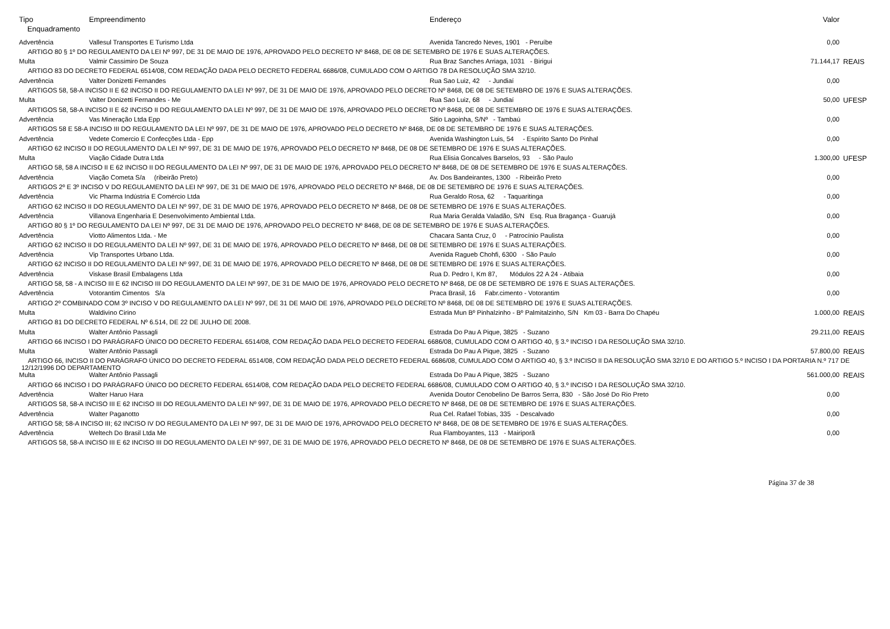| Tipo | Empreendimento | Endereço | Valor | |
| --- | --- | --- | --- | --- |
| Enquadramento | | | | |
| Advertência | Vallesul Transportes E Turismo Ltda | Avenida Tancredo Neves, 1901 - Peruíbe | 0,00 | |
| ARTIGO 80 § 1º DO REGULAMENTO DA LEI Nº 997, DE 31 DE MAIO DE 1976, APROVADO PELO DECRETO Nº 8468, DE 08 DE SETEMBRO DE 1976 E SUAS ALTERAÇÕES. | | | | |
| Multa | Valmir Cassimiro De Souza | Rua Braz Sanches Arriaga, 1031 - Birigui | 71.144,17 | REAIS |
| ARTIGO 83 DO DECRETO FEDERAL 6514/08, COM REDAÇÃO DADA PELO DECRETO FEDERAL 6686/08, CUMULADO COM O ARTIGO 78 DA RESOLUÇÃO SMA 32/10. | | | | |
| Advertência | Valter Donizetti Fernandes | Rua Sao Luiz, 42 - Jundiaí | 0,00 | |
| ARTIGOS 58, 58-A INCISO II E 62 INCISO II DO REGULAMENTO DA LEI Nº 997, DE 31 DE MAIO DE 1976, APROVADO PELO DECRETO Nº 8468, DE 08 DE SETEMBRO DE 1976 E SUAS ALTERAÇÕES. | | | | |
| Multa | Valter Donizetti Fernandes - Me | Rua Sao Luiz, 68 - Jundiaí | 50,00 | UFESP |
| ARTIGOS 58, 58-A INCISO II E 62 INCISO II DO REGULAMENTO DA LEI Nº 997, DE 31 DE MAIO DE 1976, APROVADO PELO DECRETO Nº 8468, DE 08 DE SETEMBRO DE 1976 E SUAS ALTERAÇÕES. | | | | |
| Advertência | Vas Mineração Ltda Epp | Sitio Lagoinha, S/Nº - Tambaú | 0,00 | |
| ARTIGOS 58 E 58-A INCISO III DO REGULAMENTO DA LEI Nº 997, DE 31 DE MAIO DE 1976, APROVADO PELO DECRETO Nº 8468, DE 08 DE SETEMBRO DE 1976 E SUAS ALTERAÇÕES. | | | | |
| Advertência | Vedete Comercio E Confecções Ltda - Epp | Avenida Washington Luis, 54 - Espírito Santo Do Pinhal | 0,00 | |
| ARTIGO 62 INCISO II DO REGULAMENTO DA LEI Nº 997, DE 31 DE MAIO DE 1976, APROVADO PELO DECRETO Nº 8468, DE 08 DE SETEMBRO DE 1976 E SUAS ALTERAÇÕES. | | | | |
| Multa | Viação Cidade Dutra Ltda | Rua Elisia Goncalves Barselos, 93 - São Paulo | 1.300,00 | UFESP |
| ARTIGO 58, 58 A INCISO II E 62 INCISO II DO REGULAMENTO DA LEI Nº 997, DE 31 DE MAIO DE 1976, APROVADO PELO DECRETO Nº 8468, DE 08 DE SETEMBRO DE 1976 E SUAS ALTERAÇÕES. | | | | |
| Advertência | Viação Cometa S/a (ribeirão Preto) | Av. Dos Bandeirantes, 1300 - Ribeirão Preto | 0,00 | |
| ARTIGOS 2º E 3º INCISO V DO REGULAMENTO DA LEI Nº 997, DE 31 DE MAIO DE 1976, APROVADO PELO DECRETO Nº 8468, DE 08 DE SETEMBRO DE 1976 E SUAS ALTERAÇÕES. | | | | |
| Advertência | Vic Pharma Indústria E Comércio Ltda | Rua Geraldo Rosa, 62 - Taquaritinga | 0,00 | |
| ARTIGO 62 INCISO II DO REGULAMENTO DA LEI Nº 997, DE 31 DE MAIO DE 1976, APROVADO PELO DECRETO Nº 8468, DE 08 DE SETEMBRO DE 1976 E SUAS ALTERAÇÕES. | | | | |
| Advertência | Villanova Engenharia E Desenvolvimento Ambiental Ltda. | Rua Maria Geralda Valadão, S/N Esq. Rua Bragança - Guarujá | 0,00 | |
| ARTIGO 80 § 1º DO REGULAMENTO DA LEI Nº 997, DE 31 DE MAIO DE 1976, APROVADO PELO DECRETO Nº 8468, DE 08 DE SETEMBRO DE 1976 E SUAS ALTERAÇÕES. | | | | |
| Advertência | Viotto Alimentos Ltda. - Me | Chacara Santa Cruz, 0 - Patrocínio Paulista | 0,00 | |
| ARTIGO 62 INCISO II DO REGULAMENTO DA LEI Nº 997, DE 31 DE MAIO DE 1976, APROVADO PELO DECRETO Nº 8468, DE 08 DE SETEMBRO DE 1976 E SUAS ALTERAÇÕES. | | | | |
| Advertência | Vip Transportes Urbano Ltda. | Avenida Ragueb Chohfi, 6300 - São Paulo | 0,00 | |
| ARTIGO 62 INCISO II DO REGULAMENTO DA LEI Nº 997, DE 31 DE MAIO DE 1976, APROVADO PELO DECRETO Nº 8468, DE 08 DE SETEMBRO DE 1976 E SUAS ALTERAÇÕES. | | | | |
| Advertência | Viskase Brasil Embalagens Ltda | Rua D. Pedro I, Km 87, Módulos 22 A 24 - Atibaia | 0,00 | |
| ARTIGO 58, 58 - A INCISO III E 62 INCISO III DO REGULAMENTO DA LEI Nº 997, DE 31 DE MAIO DE 1976, APROVADO PELO DECRETO Nº 8468, DE 08 DE SETEMBRO DE 1976 E SUAS ALTERAÇÕES. | | | | |
| Advertência | Votorantim Cimentos S/a | Praca Brasil, 16 Fabr.cimento - Votorantim | 0,00 | |
| ARTIGO 2º COMBINADO COM 3º INCISO V DO REGULAMENTO DA LEI Nº 997, DE 31 DE MAIO DE 1976, APROVADO PELO DECRETO Nº 8468, DE 08 DE SETEMBRO DE 1976 E SUAS ALTERAÇÕES. | | | | |
| Multa | Waldivino Cirino | Estrada Mun Bº Pinhalzinho - Bº Palmitalzinho, S/N Km 03 - Barra Do Chapéu | 1.000,00 | REAIS |
| ARTIGO 81 DO DECRETO FEDERAL Nº 6.514, DE 22 DE JULHO DE 2008. | | | | |
| Multa | Walter Antônio Passagli | Estrada Do Pau A Pique, 3825 - Suzano | 29.211,00 | REAIS |
| ARTIGO 66 INCISO I DO PARÁGRAFO ÚNICO DO DECRETO FEDERAL 6514/08, COM REDAÇÃO DADA PELO DECRETO FEDERAL 6686/08, CUMULADO COM O ARTIGO 40, § 3.º INCISO I DA RESOLUÇÃO SMA 32/10. | | | | |
| Multa | Walter Antônio Passagli | Estrada Do Pau A Pique, 3825 - Suzano | 57.800,00 | REAIS |
| ARTIGO 66, INCISO II DO PARÁGRAFO ÚNICO DO DECRETO FEDERAL 6514/08, COM REDAÇÃO DADA PELO DECRETO FEDERAL 6686/08, CUMULADO COM O ARTIGO 40, § 3.º INCISO II DA RESOLUÇÃO SMA 32/10 E DO ARTIGO 5.º INCISO I DA PORTARIA N.º 717 DE 12/12/1996 DO DEPARTAMENTO | | | | |
| Multa | Walter Antônio Passagli | Estrada Do Pau A Pique, 3825 - Suzano | 561.000,00 | REAIS |
| ARTIGO 66 INCISO I DO PARÁGRAFO ÚNICO DO DECRETO FEDERAL 6514/08, COM REDAÇÃO DADA PELO DECRETO FEDERAL 6686/08, CUMULADO COM O ARTIGO 40, § 3.º INCISO I DA RESOLUÇÃO SMA 32/10. | | | | |
| Advertência | Walter Haruo Hara | Avenida Doutor Cenobelino De Barros Serra, 830 - São José Do Rio Preto | 0,00 | |
| ARTIGOS 58, 58-A INCISO III E 62 INCISO III DO REGULAMENTO DA LEI Nº 997, DE 31 DE MAIO DE 1976, APROVADO PELO DECRETO Nº 8468, DE 08 DE SETEMBRO DE 1976 E SUAS ALTERAÇÕES. | | | | |
| Advertência | Walter Paganotto | Rua Cel. Rafael Tobias, 335 - Descalvado | 0,00 | |
| ARTIGO 58; 58-A INCISO III; 62 INCISO IV DO REGULAMENTO DA LEI Nº 997, DE 31 DE MAIO DE 1976, APROVADO PELO DECRETO Nº 8468, DE 08 DE SETEMBRO DE 1976 E SUAS ALTERAÇÕES. | | | | |
| Advertência | Weltech Do Brasil Ltda Me | Rua Flamboyantes, 113 - Mairiporã | 0,00 | |
| ARTIGOS 58, 58-A INCISO III E 62 INCISO III DO REGULAMENTO DA LEI Nº 997, DE 31 DE MAIO DE 1976, APROVADO PELO DECRETO Nº 8468, DE 08 DE SETEMBRO DE 1976 E SUAS ALTERAÇÕES. | | | | |
Página 37 de 38